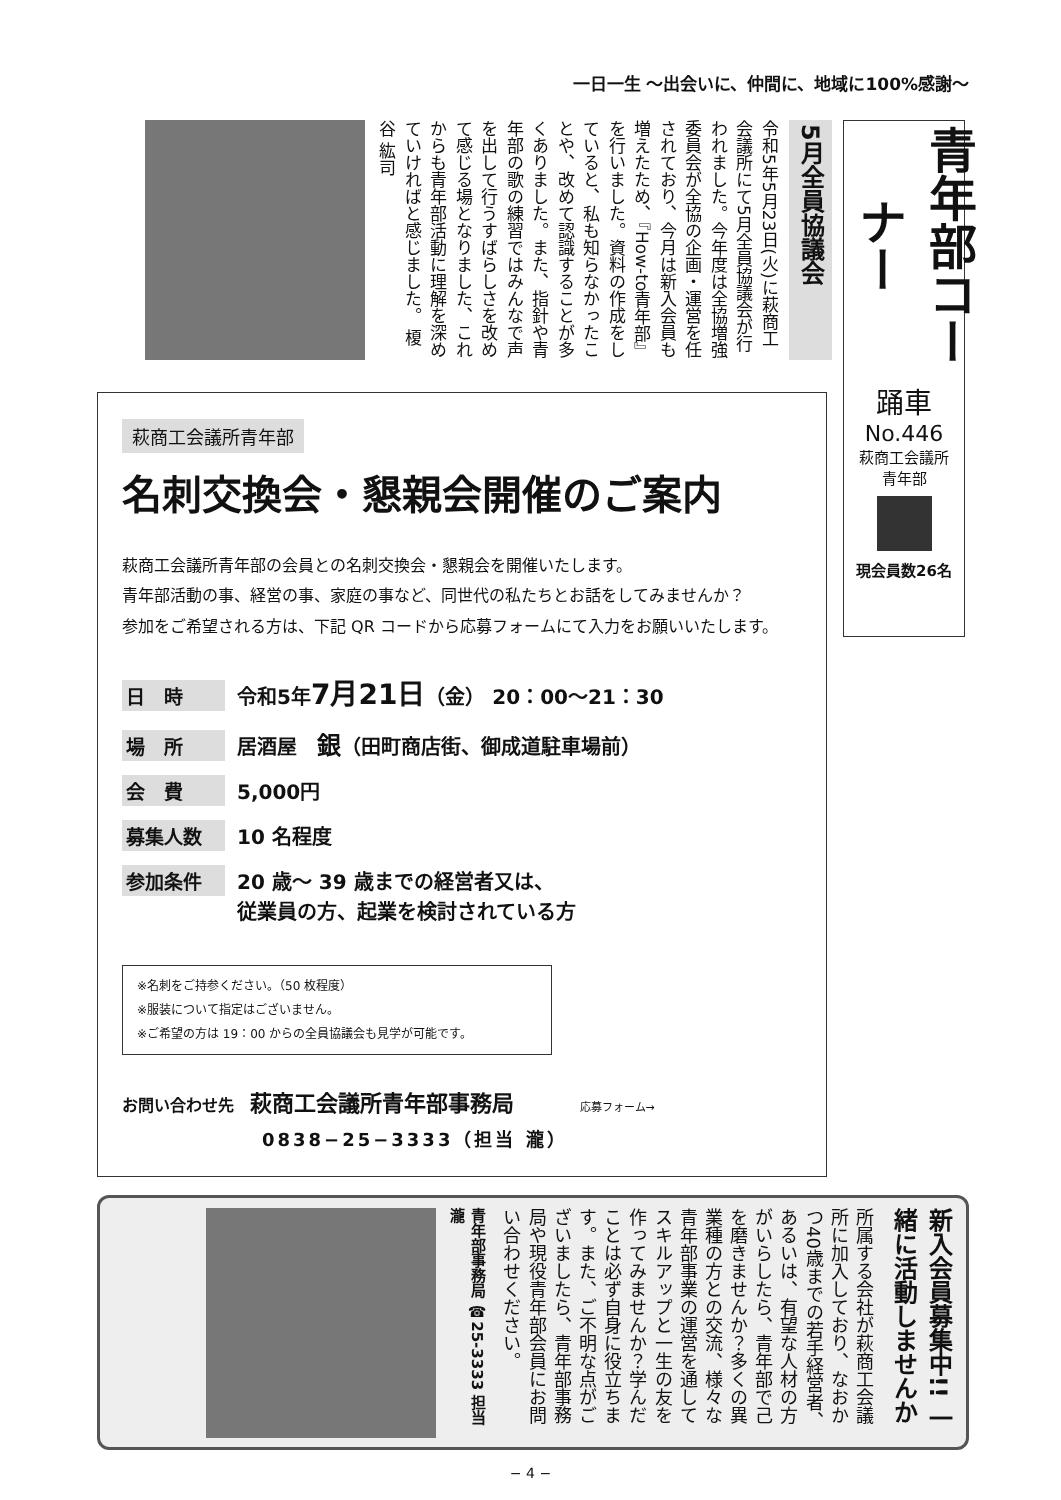一日一生 ～出会いに、仲間に、地域に100%感謝～
5月全員協議会
令和5年5月23日(火)に萩商工会議所にて5月全員協議会が行われました。今年度は全協増強委員会が全協の企画・運営を任されており、今月は新入会員も増えたため、『How-to青年部』を行いました。資料の作成をしていると、私も知らなかったことや、改めて認識することが多くありました。また、指針や青年部の歌の練習ではみんなで声を出して行うすばらしさを改めて感じる場となりました、これからも青年部活動に理解を深めていければと感じました。 榎谷 紘司
青年部コーナー
踊車
No.446
萩商工会議所
青年部
現会員数26名
萩商工会議所青年部
名刺交換会・懇親会開催のご案内
萩商工会議所青年部の会員との名刺交換会・懇親会を開催いたします。
青年部活動の事、経営の事、家庭の事など、同世代の私たちとお話をしてみませんか？
参加をご希望される方は、下記 QR コードから応募フォームにて入力をお願いいたします。
日　時 令和5年7月21日（金） 20：00～21：30
場　所 居酒屋　銀（田町商店街、御成道駐車場前）
会　費 5,000円
募集人数 10 名程度
参加条件 20 歳～ 39 歳までの経営者又は、
従業員の方、起業を検討されている方
※名刺をご持参ください。（50 枚程度）
※服装について指定はございません。
※ご希望の方は 19：00 からの全員協議会も見学が可能です。
お問い合わせ先　萩商工会議所青年部事務局 応募フォーム→
0838−25−3333（担当 瀧）
新入会員募集中!! 一緒に活動しませんか
所属する会社が萩商工会議所に加入しており、なおかつ40歳までの若手経営者、あるいは、有望な人材の方がいらしたら、青年部で己を磨きませんか？多くの異業種の方との交流、様々な青年部事業の運営を通してスキルアップと一生の友を作ってみませんか？学んだことは必ず自身に役立ちます。また、ご不明な点がございましたら、青年部事務局や現役青年部会員にお問い合わせください。
青年部事務局 ☎25-3333 担当 瀧
− 4 −